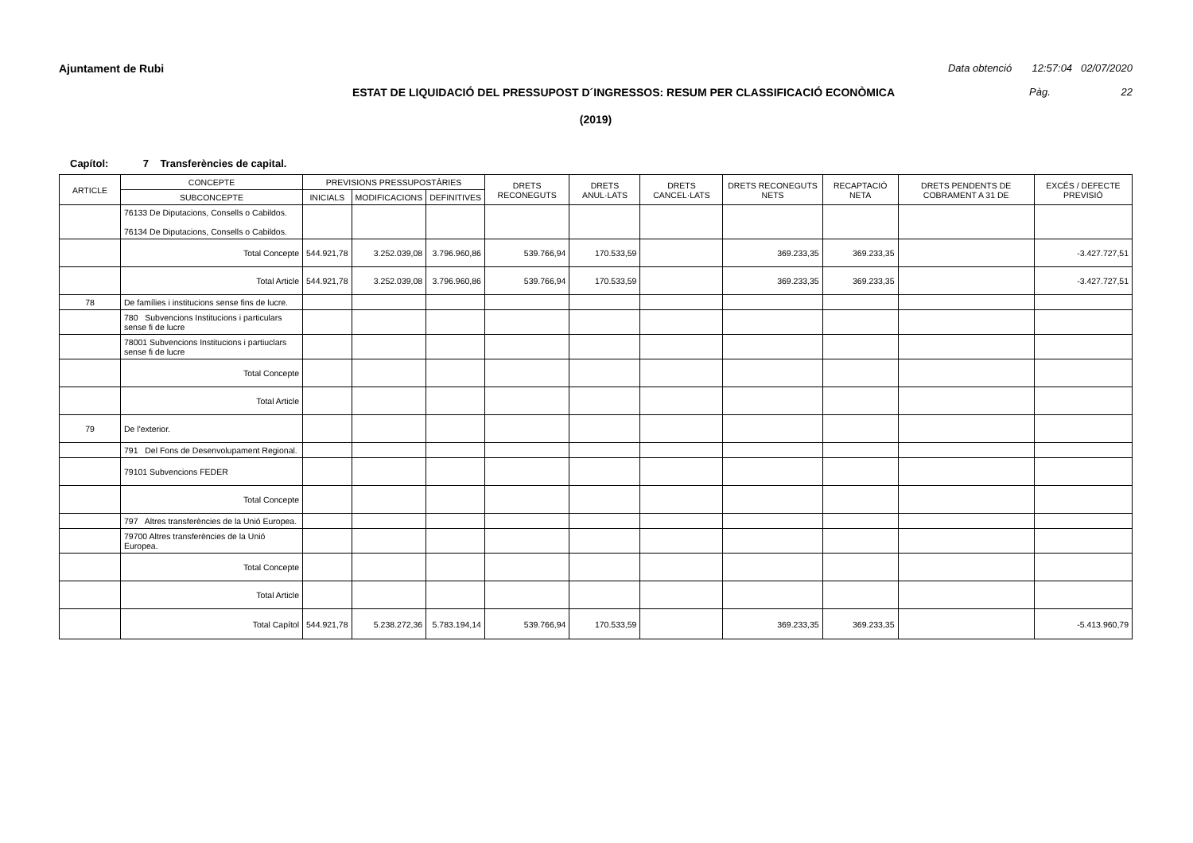Ajuntament de Rubi Data obtenció 12:57:04 02/07/2020
ESTAT DE LIQUIDACIÓ DEL PRESSUPOST D´INGRESSOS: RESUM PER CLASSIFICACIÓ ECONÒMICA Pàg. 22
(2019)
Capítol: 7 Transferències de capital.
| ARTICLE | CONCEPTE | PREVISIONS PRESSUPOSTÀRIES | | | DRETS RECONEGUTS | DRETS ANUL·LATS | DRETS CANCEL·LATS | DRETS RECONEGUTS NETS | RECAPTACIÓ NETA | DRETS PENDENTS DE COBRAMENT A 31 DE | EXCÉS / DEFECTE PREVISIÓ |
| --- | --- | --- | --- | --- | --- | --- | --- | --- | --- | --- | --- |
| | SUBCONCEPTE | INICIALS | MODIFICACIONS | DEFINITIVES | | | | | | | |
| | 76133 De Diputacions, Consells o Cabildos. 76134 De Diputacions, Consells o Cabildos. | | | | | | | | | | |
| | Total Concepte | 544.921,78 | 3.252.039,08 | 3.796.960,86 | 539.766,94 | 170.533,59 | | 369.233,35 | 369.233,35 | | -3.427.727,51 |
| | Total Article | 544.921,78 | 3.252.039,08 | 3.796.960,86 | 539.766,94 | 170.533,59 | | 369.233,35 | 369.233,35 | | -3.427.727,51 |
| 78 | De famílies i institucions sense fins de lucre. | | | | | | | | | | |
| | 780 Subvencions Institucions i particulars sense fi de lucre | | | | | | | | | | |
| | 78001 Subvencions Institucions i partiuclars sense fi de lucre | | | | | | | | | | |
| | Total Concepte | | | | | | | | | | |
| | Total Article | | | | | | | | | | |
| 79 | De l'exterior. | | | | | | | | | | |
| | 791 Del Fons de Desenvolupament Regional. | | | | | | | | | | |
| | 79101 Subvencions FEDER | | | | | | | | | | |
| | Total Concepte | | | | | | | | | | |
| | 797 Altres transferències de la Unió Europea. | | | | | | | | | | |
| | 79700 Altres transferències de la Unió Europea. | | | | | | | | | | |
| | Total Concepte | | | | | | | | | | |
| | Total Article | | | | | | | | | | |
| | Total Capítol | 544.921,78 | 5.238.272,36 | 5.783.194,14 | 539.766,94 | 170.533,59 | | 369.233,35 | 369.233,35 | | -5.413.960,79 |